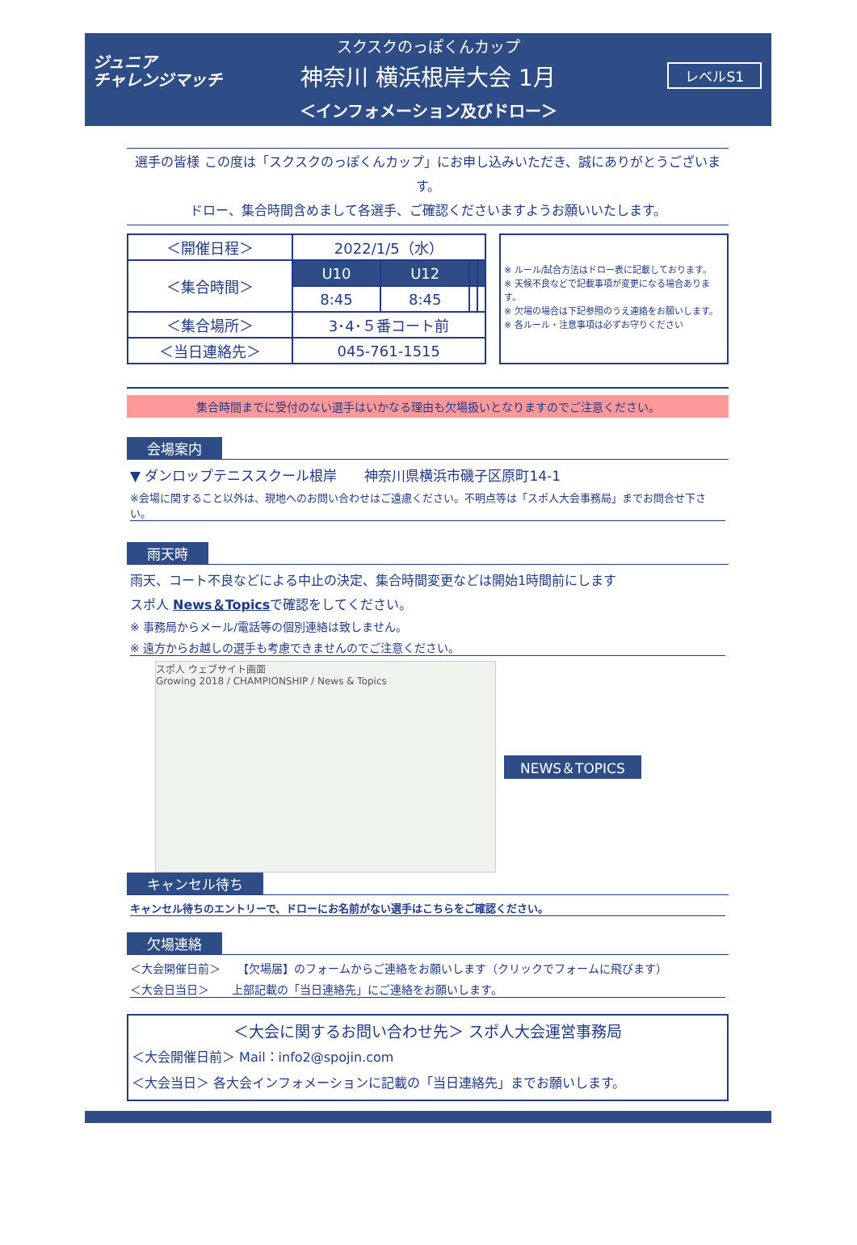ジュニア
チャレンジマッチ
スクスクのっぽくんカップ
神奈川 横浜根岸大会 1月
＜インフォメーション及びドロー＞
レベルS1
選手の皆様 この度は「スクスクのっぽくんカップ」にお申し込みいただき、誠にありがとうございます。
ドロー、集合時間含めまして各選手、ご確認くださいますようお願いいたします。
| ＜開催日程＞ | 2022/1/5（水） | | | |
| ＜集合時間＞ | U10 | U12 | | |
| | 8:45 | 8:45 | | |
| ＜集合場所＞ | 3･4･５番コート前 | | | |
| ＜当日連絡先＞ | 045-761-1515 | | | |
※ ルール/試合方法はドロー表に記載しております。
※ 天候不良などで記載事項が変更になる場合あります。
※ 欠場の場合は下記参照のうえ連絡をお願いします。
※ 各ルール・注意事項は必ずお守りください
集合時間までに受付のない選手はいかなる理由も欠場扱いとなりますのでご注意ください。
会場案内
▼ ダンロップテニススクール根岸　　神奈川県横浜市磯子区原町14-1
※会場に関すること以外は、現地へのお問い合わせはご遠慮ください。不明点等は「スポ人大会事務局」までお問合せ下さい。
雨天時
雨天、コート不良などによる中止の決定、集合時間変更などは開始1時間前にします
スポ人 News＆Topicsで確認をしてください。
※ 事務局からメール/電話等の個別連絡は致しません。
※ 遠方からお越しの選手も考慮できませんのでご注意ください。
スポ人 ウェブサイト画面
Growing 2018 / CHAMPIONSHIP / News & Topics
NEWS＆TOPICS
キャンセル待ち
キャンセル待ちのエントリーで、ドローにお名前がない選手はこちらをご確認ください。
欠場連絡
＜大会開催日前＞　　【欠場届】のフォームからご連絡をお願いします（クリックでフォームに飛びます）
＜大会日当日＞　　上部記載の「当日連絡先」にご連絡をお願いします。
＜大会に関するお問い合わせ先＞ スポ人大会運営事務局
＜大会開催日前＞ Mail：info2@spojin.com
＜大会当日＞ 各大会インフォメーションに記載の「当日連絡先」までお願いします。